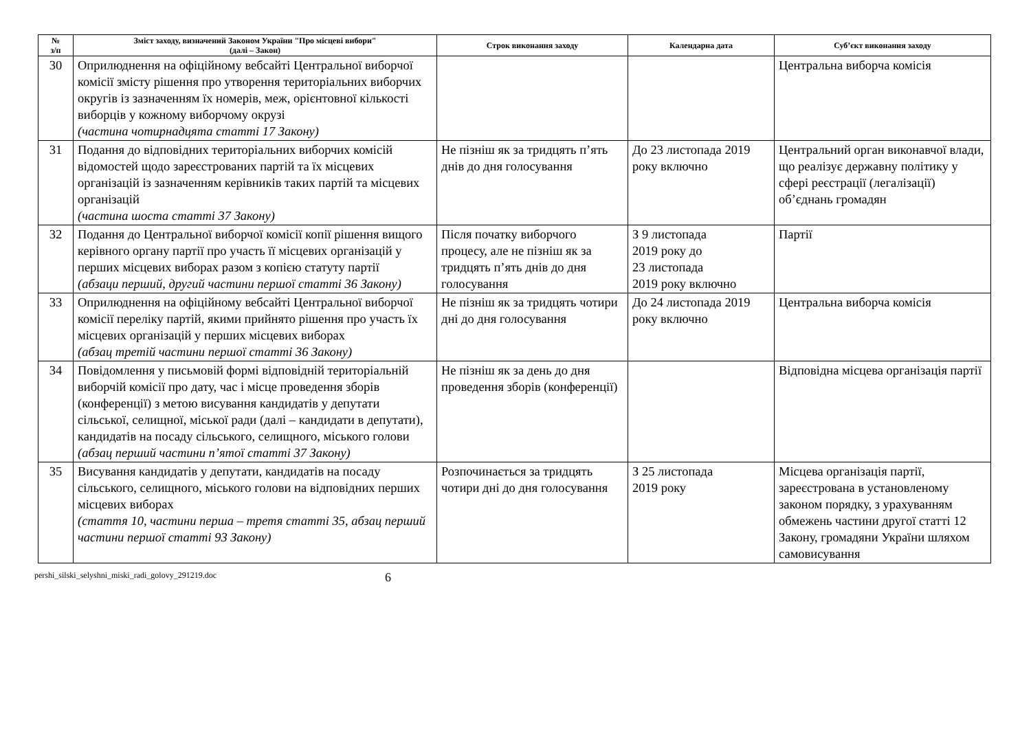| № з/п | Зміст заходу, визначений Законом України "Про місцеві вибори" (далі – Закон) | Строк виконання заходу | Календарна дата | Суб’єкт виконання заходу |
| --- | --- | --- | --- | --- |
| 30 | Оприлюднення на офіційному вебсайті Центральної виборчої комісії змісту рішення про утворення територіальних виборчих округів із зазначенням їх номерів, меж, орієнтовної кількості виборців у кожному виборчому окрузі (частина чотирнадцята статті 17 Закону) | | | Центральна виборча комісія |
| 31 | Подання до відповідних територіальних виборчих комісій відомостей щодо зареєстрованих партій та їх місцевих організацій із зазначенням керівників таких партій та місцевих організацій (частина шоста статті 37 Закону) | Не пізніш як за тридцять п’ять днів до дня голосування | До 23 листопада 2019 року включно | Центральний орган виконавчої влади, що реалізує державну політику у сфері реєстрації (легалізації) об’єднань громадян |
| 32 | Подання до Центральної виборчої комісії копії рішення вищого керівного органу партії про участь її місцевих організацій у перших місцевих виборах разом з копією статуту партії (абзаци перший, другий частини першої статті 36 Закону) | Після початку виборчого процесу, але не пізніш як за тридцять п’ять днів до дня голосування | З 9 листопада 2019 року до 23 листопада 2019 року включно | Партії |
| 33 | Оприлюднення на офіційному вебсайті Центральної виборчої комісії переліку партій, якими прийнято рішення про участь їх місцевих організацій у перших місцевих виборах (абзац третій частини першої статті 36 Закону) | Не пізніш як за тридцять чотири дні до дня голосування | До 24 листопада 2019 року включно | Центральна виборча комісія |
| 34 | Повідомлення у письмовій формі відповідній територіальній виборчій комісії про дату, час і місце проведення зборів (конференції) з метою висування кандидатів у депутати сільської, селищної, міської ради (далі – кандидати в депутати), кандидатів на посаду сільського, селищного, міського голови (абзац перший частини п’ятої статті 37 Закону) | Не пізніш як за день до дня проведення зборів (конференції) | | Відповідна місцева організація партії |
| 35 | Висування кандидатів у депутати, кандидатів на посаду сільського, селищного, міського голови на відповідних перших місцевих виборах (стаття 10, частини перша – третя статті 35, абзац перший частини першої статті 93 Закону) | Розпочинається за тридцять чотири дні до дня голосування | З 25 листопада 2019 року | Місцева організація партії, зареєстрована в установленому законом порядку, з урахуванням обмежень частини другої статті 12 Закону, громадяни України шляхом самовисування |
pershi_silski_selyshni_miski_radi_golovy_291219.doc 6